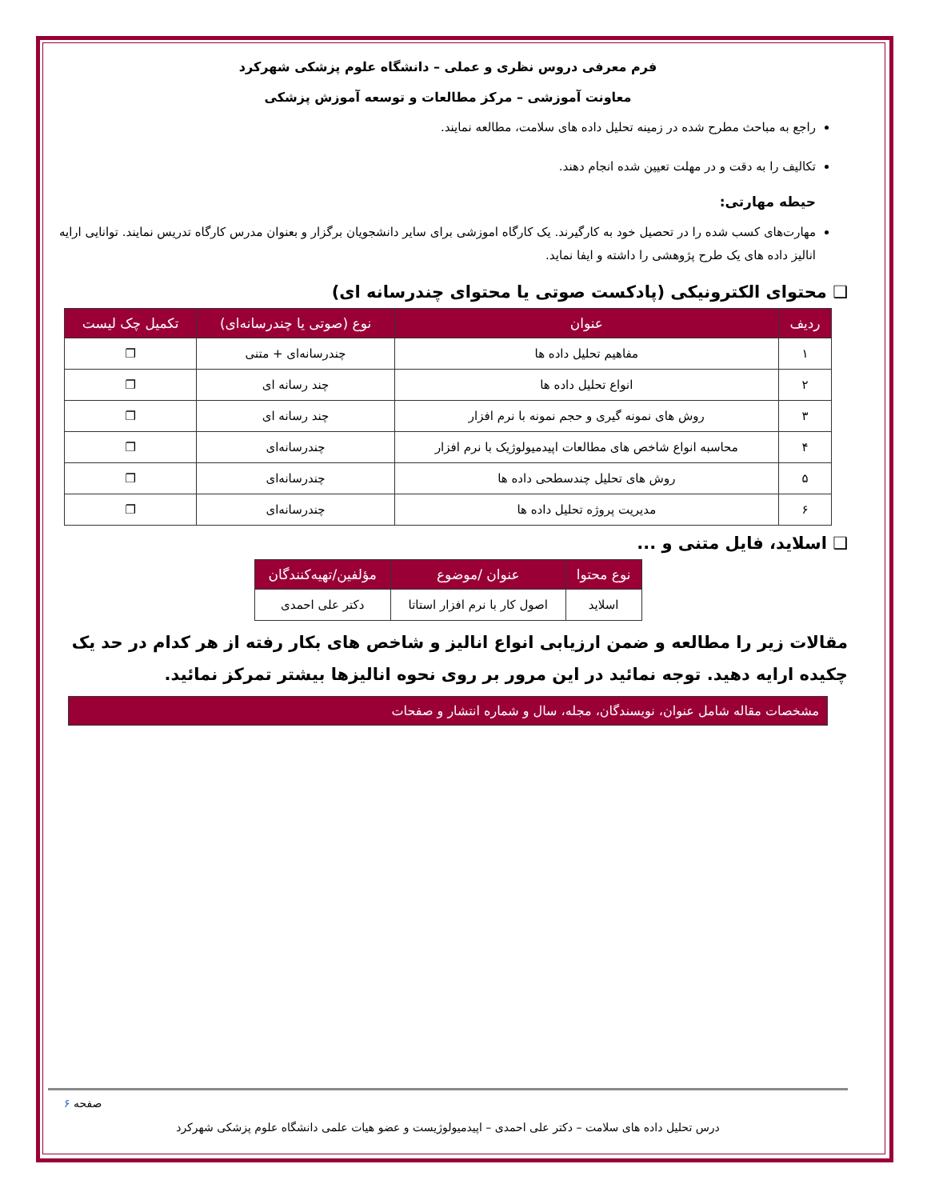فرم معرفی دروس نظری و عملی – دانشگاه علوم پزشکی شهرکرد
معاونت آموزشی – مرکز مطالعات و توسعه آموزش پزشکی
راجع به مباحث مطرح شده در زمینه تحلیل داده های سلامت، مطالعه نمایند.
تکالیف را به دقت و در مهلت تعیین شده انجام دهند.
حیطه مهارتی:
مهارت‌های کسب شده را در تحصیل خود به کارگیرند. یک کارگاه اموزشی برای سایر دانشجویان برگزار و بعنوان مدرس کارگاه تدریس نمایند. توانایی ارایه انالیز داده های یک طرح پژوهشی را داشته و ایفا نماید.
❑ محتوای الکترونیکی (پادکست صوتی یا محتوای چندرسانه ای)
| ردیف | عنوان | نوع (صوتی یا چندرسانه‌ای) | تکمیل چک لیست |
| --- | --- | --- | --- |
| ۱ | مفاهیم تحلیل داده ها | چندرسانه‌ای + متنی | ❒ |
| ۲ | انواع تحلیل داده ها | چند رسانه ای | ❒ |
| ۳ | روش های نمونه گیری و حجم نمونه با نرم افزار | چند رسانه ای | ❒ |
| ۴ | محاسبه انواع شاخص های مطالعات اپیدمیولوژیک با نرم افزار | چندرسانه‌ای | ❒ |
| ۵ | روش های تحلیل چندسطحی داده ها | چندرسانه‌ای | ❒ |
| ۶ | مدیریت پروژه تحلیل داده ها | چندرسانه‌ای | ❒ |
❑ اسلاید، فایل متنی و ...
| نوع محتوا | عنوان /موضوع | مؤلفین/تهیه‌کنندگان |
| --- | --- | --- |
| اسلاید | اصول کار با نرم افزار استاتا | دکتر علی احمدی |
مقالات زیر را مطالعه و ضمن ارزیابی انواع انالیز و شاخص های بکار رفته از هر کدام در حد یک چکیده ارایه دهید. توجه نمائید در این مرور بر روی نحوه انالیزها بیشتر تمرکز نمائید.
مشخصات مقاله شامل عنوان، نویسندگان، مجله، سال و شماره انتشار و صفحات
صفحه ۶
درس تحلیل داده های سلامت – دکتر علی احمدی – اپیدمیولوژیست و عضو هیات علمی دانشگاه علوم پزشکی شهرکرد